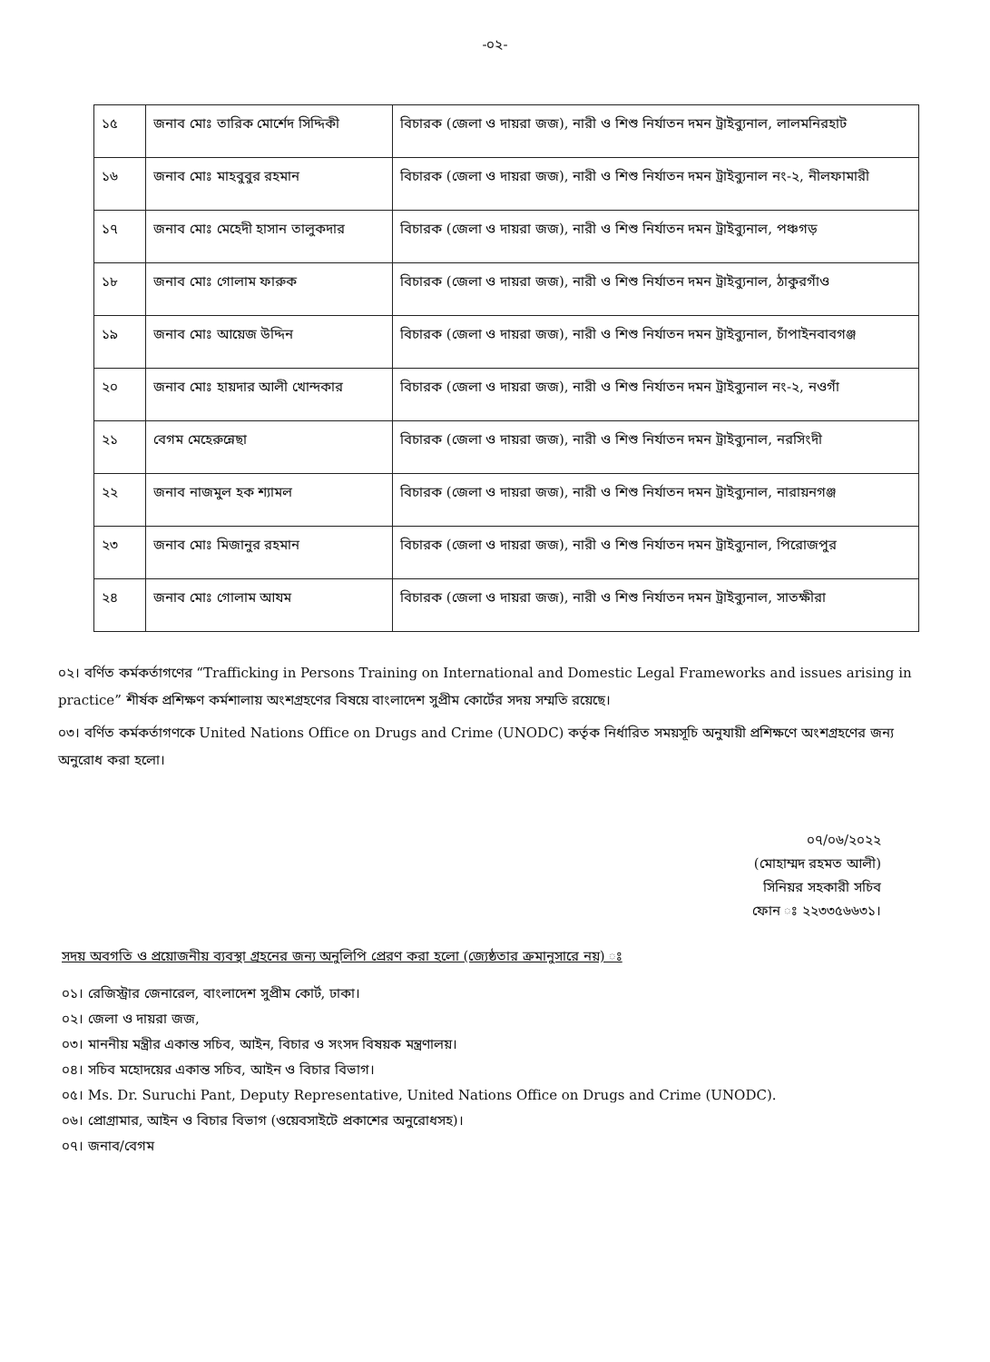-০২-
| ১৫ | জনাব মোঃ তারিক মোর্শেদ সিদ্দিকী | বিচারক (জেলা ও দায়রা জজ), নারী ও শিশু নির্যাতন দমন ট্রাইব্যুনাল, লালমনিরহাট |
| ১৬ | জনাব মোঃ মাহবুবুর রহমান | বিচারক (জেলা ও দায়রা জজ), নারী ও শিশু নির্যাতন দমন ট্রাইব্যুনাল নং-২, নীলফামারী |
| ১৭ | জনাব মোঃ মেহেদী হাসান তালুকদার | বিচারক (জেলা ও দায়রা জজ), নারী ও শিশু নির্যাতন দমন ট্রাইব্যুনাল, পঞ্চগড় |
| ১৮ | জনাব মোঃ গোলাম ফারুক | বিচারক (জেলা ও দায়রা জজ), নারী ও শিশু নির্যাতন দমন ট্রাইব্যুনাল, ঠাকুরগাঁও |
| ১৯ | জনাব মোঃ আয়েজ উদ্দিন | বিচারক (জেলা ও দায়রা জজ), নারী ও শিশু নির্যাতন দমন ট্রাইব্যুনাল, চাঁপাইনবাবগঞ্জ |
| ২০ | জনাব মোঃ হায়দার আলী খোন্দকার | বিচারক (জেলা ও দায়রা জজ), নারী ও শিশু নির্যাতন দমন ট্রাইব্যুনাল নং-২, নওগাঁ |
| ২১ | বেগম মেহেরুন্নেছা | বিচারক (জেলা ও দায়রা জজ), নারী ও শিশু নির্যাতন দমন ট্রাইব্যুনাল, নরসিংদী |
| ২২ | জনাব নাজমুল হক শ্যামল | বিচারক (জেলা ও দায়রা জজ), নারী ও শিশু নির্যাতন দমন ট্রাইব্যুনাল, নারায়নগঞ্জ |
| ২৩ | জনাব মোঃ মিজানুর রহমান | বিচারক (জেলা ও দায়রা জজ), নারী ও শিশু নির্যাতন দমন ট্রাইব্যুনাল, পিরোজপুর |
| ২৪ | জনাব মোঃ গোলাম আযম | বিচারক (জেলা ও দায়রা জজ), নারী ও শিশু নির্যাতন দমন ট্রাইব্যুনাল, সাতক্ষীরা |
০২। বর্ণিত কর্মকর্তাগণের “Trafficking in Persons Training on International and Domestic Legal Frameworks and issues arising in practice” শীর্ষক প্রশিক্ষণ কর্মশালায় অংশগ্রহণের বিষয়ে বাংলাদেশ সুপ্রীম কোর্টের সদয় সম্মতি রয়েছে।
০৩। বর্ণিত কর্মকর্তাগণকে United Nations Office on Drugs and Crime (UNODC) কর্তৃক নির্ধারিত সময়সূচি অনুযায়ী প্রশিক্ষণে অংশগ্রহণের জন্য অনুরোধ করা হলো।
০৭/০৬/২০২২
(মোহাম্মদ রহমত আলী)
সিনিয়র সহকারী সচিব
ফোন ঃ ২২৩৩৫৬৬৩১।
সদয় অবগতি ও প্রয়োজনীয় ব্যবস্থা গ্রহনের জন্য অনুলিপি প্রেরণ করা হলো (জ্যেষ্ঠতার ক্রমানুসারে নয়) ঃ
০১। রেজিস্ট্রার জেনারেল, বাংলাদেশ সুপ্রীম কোর্ট, ঢাকা।
০২। জেলা ও দায়রা জজ,
০৩। মাননীয় মন্ত্রীর একান্ত সচিব, আইন, বিচার ও সংসদ বিষয়ক মন্ত্রণালয়।
০৪। সচিব মহোদয়ের একান্ত সচিব, আইন ও বিচার বিভাগ।
০৫। Ms. Dr. Suruchi Pant, Deputy Representative, United Nations Office on Drugs and Crime (UNODC).
০৬। প্রোগ্রামার, আইন ও বিচার বিভাগ (ওয়েবসাইটে প্রকাশের অনুরোধসহ)।
০৭। জনাব/বেগম